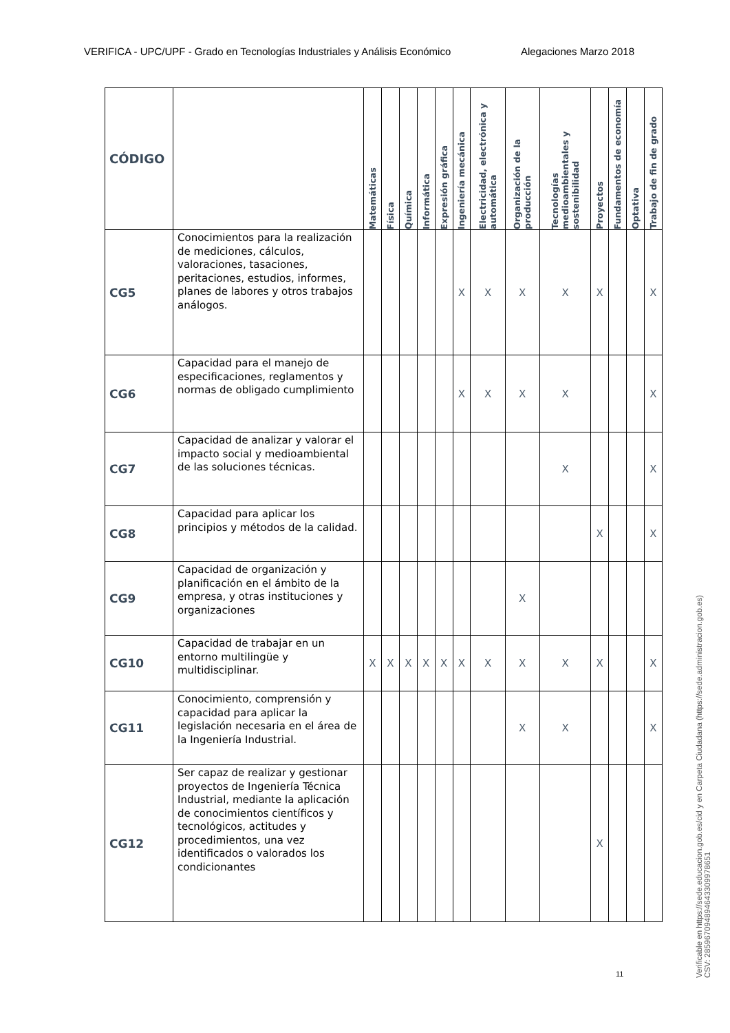VERIFICA - UPC/UPF - Grado en Tecnologías Industriales y Análisis Económico Alegaciones Marzo 2018
| CÓDIGO | | Matemáticas | Física | Química | Informática | Expresión gráfica | Ingeniería mecánica | Electricidad, electrónica y automática | Organización de la producción | Tecnologías medioambientales y sostenibilidad | Proyectos | Fundamentos de economía | Optativa | Trabajo de fin de grado |
| --- | --- | --- | --- | --- | --- | --- | --- | --- | --- | --- | --- | --- | --- | --- |
| CG5 | Conocimientos para la realización de mediciones, cálculos, valoraciones, tasaciones, peritaciones, estudios, informes, planes de labores y otros trabajos análogos. | | | | | | X | X | X | X | X | | | X |
| CG6 | Capacidad para el manejo de especificaciones, reglamentos y normas de obligado cumplimiento | | | | | | X | X | X | X | | | | X |
| CG7 | Capacidad de analizar y valorar el impacto social y medioambiental de las soluciones técnicas. | | | | | | | | | X | | | | X |
| CG8 | Capacidad para aplicar los principios y métodos de la calidad. | | | | | | | | | | X | | | X |
| CG9 | Capacidad de organización y planificación en el ámbito de la empresa, y otras instituciones y organizaciones | | | | | | | | X | | | | | |
| CG10 | Capacidad de trabajar en un entorno multilingüe y multidisciplinar. | X | X | X | X | X | X | X | X | X | X | | | X |
| CG11 | Conocimiento, comprensión y capacidad para aplicar la legislación necesaria en el área de la Ingeniería Industrial. | | | | | | | | X | X | | | | X |
| CG12 | Ser capaz de realizar y gestionar proyectos de Ingeniería Técnica Industrial, mediante la aplicación de conocimientos científicos y tecnológicos, actitudes y procedimientos, una vez identificados o valorados los condicionantes | | | | | | | | | | X | | | |
11
Verificable en https://sede.educacion.gob.es/cid y en Carpeta Ciudadana (https://sede.administracion.gob.es)
CSV: 285967094894643309978651